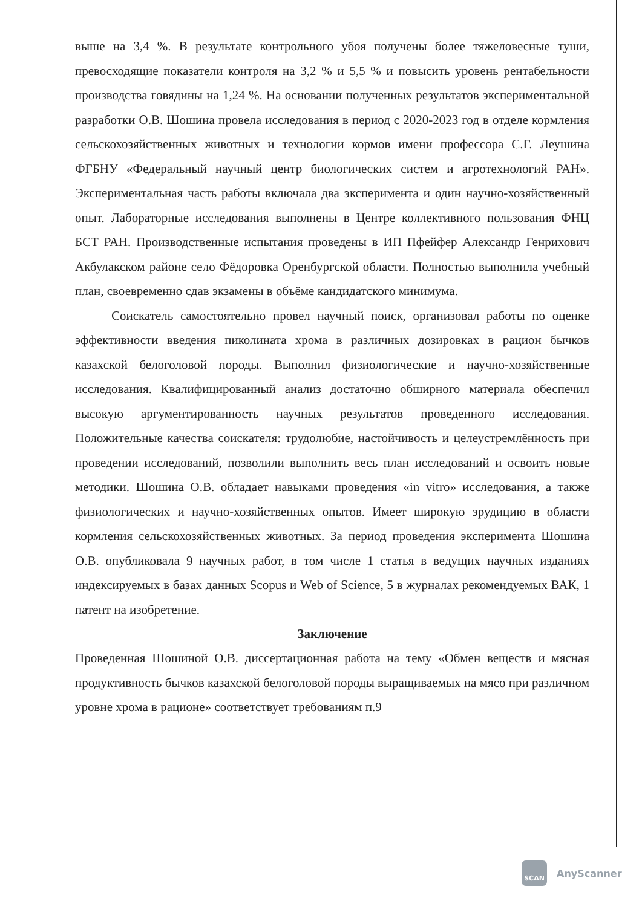выше на 3,4 %. В результате контрольного убоя получены более тяжеловесные туши, превосходящие показатели контроля на 3,2 % и 5,5 % и повысить уровень рентабельности производства говядины на 1,24 %. На основании полученных результатов экспериментальной разработки О.В. Шошина провела исследования в период с 2020-2023 год в отделе кормления сельскохозяйственных животных и технологии кормов имени профессора С.Г. Леушина ФГБНУ «Федеральный научный центр биологических систем и агротехнологий РАН». Экспериментальная часть работы включала два эксперимента и один научно-хозяйственный опыт. Лабораторные исследования выполнены в Центре коллективного пользования ФНЦ БСТ РАН. Производственные испытания проведены в ИП Пфейфер Александр Генрихович Акбулакском районе село Фёдоровка Оренбургской области. Полностью выполнила учебный план, своевременно сдав экзамены в объёме кандидатского минимума.
Соискатель самостоятельно провел научный поиск, организовал работы по оценке эффективности введения пиколината хрома в различных дозировках в рацион бычков казахской белоголовой породы. Выполнил физиологические и научно-хозяйственные исследования. Квалифицированный анализ достаточно обширного материала обеспечил высокую аргументированность научных результатов проведенного исследования. Положительные качества соискателя: трудолюбие, настойчивость и целеустремлённость при проведении исследований, позволили выполнить весь план исследований и освоить новые методики. Шошина О.В. обладает навыками проведения «in vitro» исследования, а также физиологических и научно-хозяйственных опытов. Имеет широкую эрудицию в области кормления сельскохозяйственных животных. За период проведения эксперимента Шошина О.В. опубликовала 9 научных работ, в том числе 1 статья в ведущих научных изданиях индексируемых в базах данных Scopus и Web of Science, 5 в журналах рекомендуемых ВАК, 1 патент на изобретение.
Заключение
Проведенная Шошиной О.В. диссертационная работа на тему «Обмен веществ и мясная продуктивность бычков казахской белоголовой породы выращиваемых на мясо при различном уровне хрома в рационе» соответствует требованиям п.9
SCAN
AnyScanner